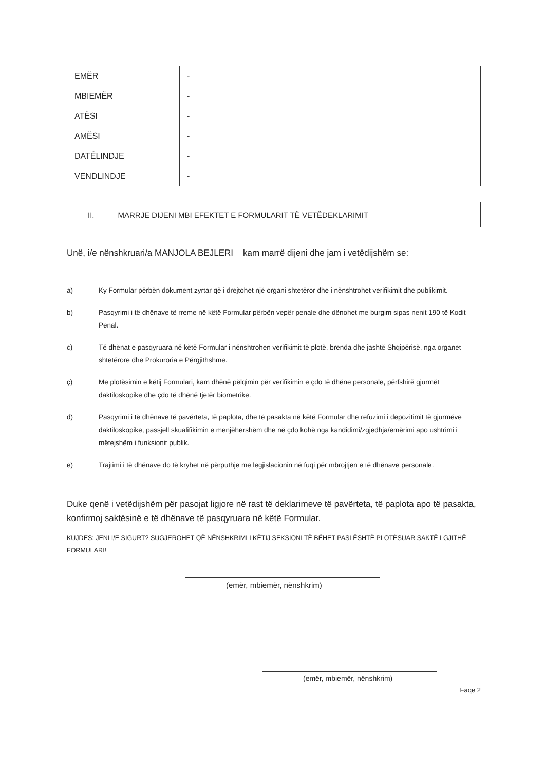| EMËR | - |
| MBIEMËR | - |
| ATËSI | - |
| AMËSI | - |
| DATËLINDJE | - |
| VENDLINDJE | - |
II. MARRJE DIJENI MBI EFEKTET E FORMULARIT TË VETËDEKLARIMIT
Unë, i/e nënshkruari/a MANJOLA BEJLERI kam marrë dijeni dhe jam i vetëdijshëm se:
a) Ky Formular përbën dokument zyrtar që i drejtohet një organi shtetëror dhe i nënshtrohet verifikimit dhe publikimit.
b) Pasqyrimi i të dhënave të rreme në këtë Formular përbën vepër penale dhe dënohet me burgim sipas nenit 190 të Kodit Penal.
c) Të dhënat e pasqyruara në këtë Formular i nënshtrohen verifikimit të plotë, brenda dhe jashtë Shqipërisë, nga organet shtetërore dhe Prokuroria e Përgjithshme.
ç) Me plotësimin e këtij Formulari, kam dhënë pëlqimin për verifikimin e çdo të dhëne personale, përfshirë gjurmët daktiloskopike dhe çdo të dhënë tjetër biometrike.
d) Pasqyrimi i të dhënave të pavërteta, të paplota, dhe të pasakta në këtë Formular dhe refuzimi i depozitimit të gjurmëve daktiloskopike, passjell skualifikimin e menjëhershëm dhe në çdo kohë nga kandidimi/zgjedhja/emërimi apo ushtrimi i mëtejshëm i funksionit publik.
e) Trajtimi i të dhënave do të kryhet në përputhje me legjislacionin në fuqi për mbrojtjen e të dhënave personale.
Duke qenë i vetëdijshëm për pasojat ligjore në rast të deklarimeve të pavërteta, të paplota apo të pasakta, konfirmoj saktësinë e të dhënave të pasqyruara në këtë Formular.
KUJDES: JENI I/E SIGURT? SUGJEROHET QË NËNSHKRIMI I KËTIJ SEKSIONI TË BËHET PASI ËSHTË PLOTËSUAR SAKTË I GJITHË FORMULARI!
(emër, mbiemër, nënshkrim)
(emër, mbiemër, nënshkrim)
Faqe 2